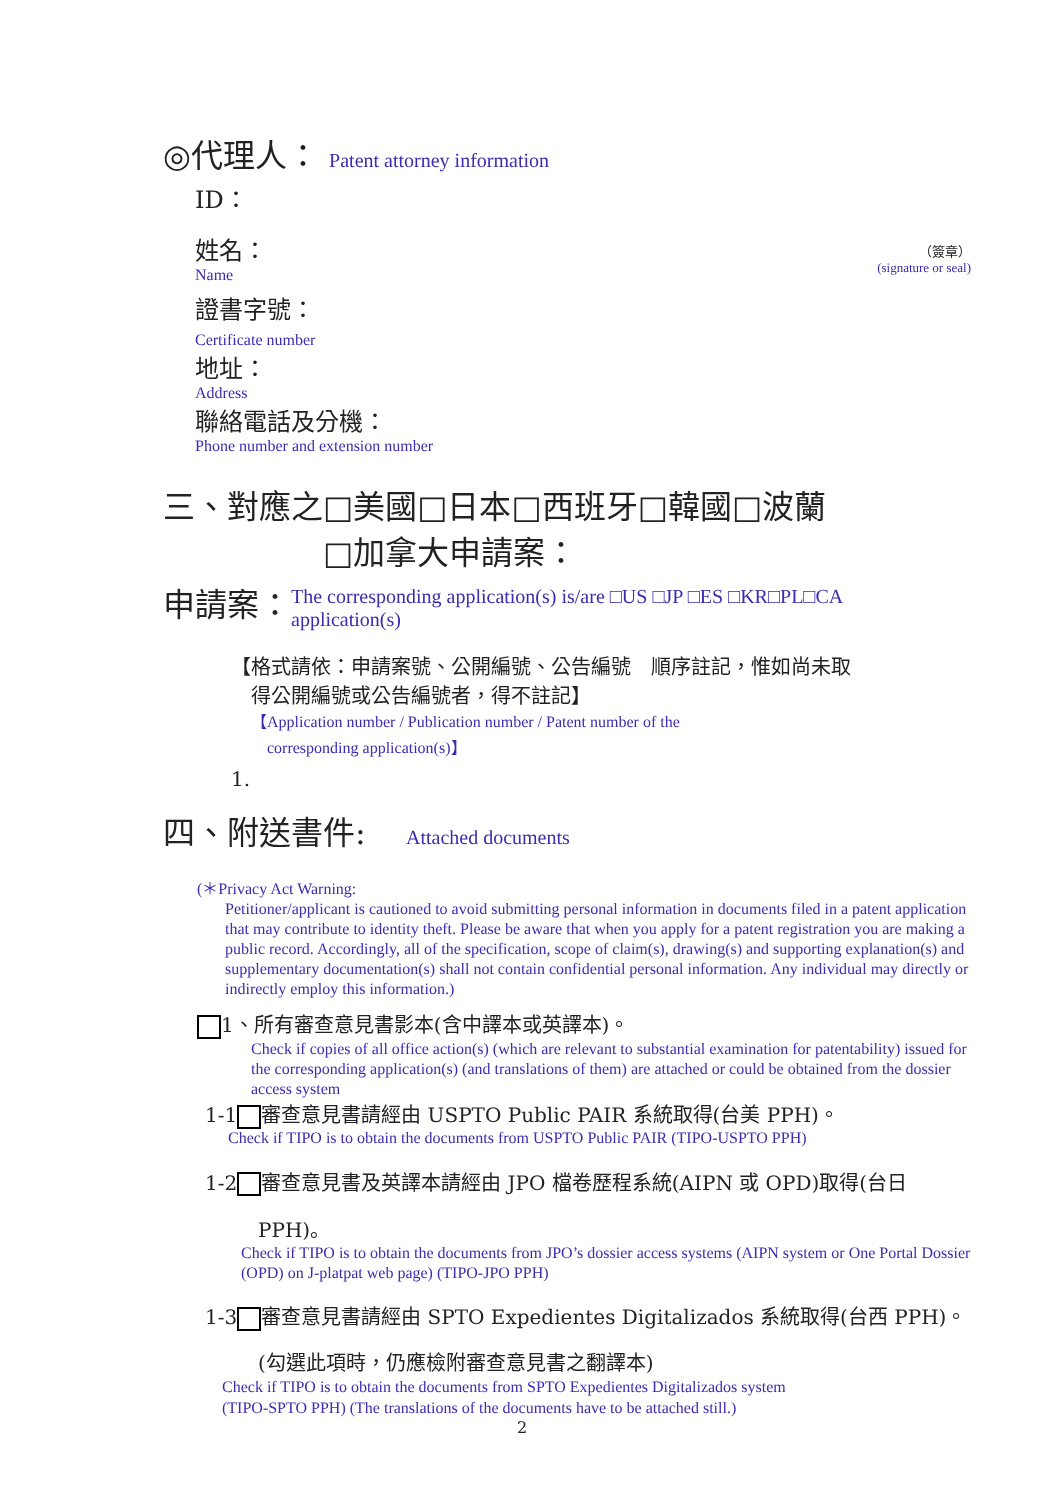◎代理人： Patent attorney information
ID：
姓名：
Name
證書字號：
Certificate number
地址：
Address
聯絡電話及分機：
Phone number and extension number
（簽章）
(signature or seal)
三、對應之□美國□日本□西班牙□韓國□波蘭
□加拿大申請案：
申請案：
The corresponding application(s) is/are □US □JP □ES □KR□PL□CA
application(s)
【格式請依：申請案號、公開編號、公告編號　順序註記，惟如尚未取
　得公開編號或公告編號者，得不註記】
【Application number / Publication number / Patent number of the
　corresponding application(s)】
1.
四、附送書件: Attached documents
(＊Privacy Act Warning:
Petitioner/applicant is cautioned to avoid submitting personal information in documents filed in a patent application that may contribute to identity theft. Please be aware that when you apply for a patent registration you are making a public record. Accordingly, all of the specification, scope of claim(s), drawing(s) and supporting explanation(s) and supplementary documentation(s) shall not contain confidential personal information. Any individual may directly or indirectly employ this information.)
1、所有審查意見書影本(含中譯本或英譯本)。
Check if copies of all office action(s) (which are relevant to substantial examination for patentability) issued for the corresponding application(s) (and translations of them) are attached or could be obtained from the dossier access system
1-1 審查意見書請經由 USPTO Public PAIR 系統取得(台美 PPH)。
Check if TIPO is to obtain the documents from USPTO Public PAIR (TIPO-USPTO PPH)
1-2 審查意見書及英譯本請經由 JPO 檔卷歷程系統(AIPN 或 OPD)取得(台日
PPH)。
Check if TIPO is to obtain the documents from JPO’s dossier access systems (AIPN system or One Portal Dossier (OPD) on J-platpat web page) (TIPO-JPO PPH)
1-3 審查意見書請經由 SPTO Expedientes Digitalizados 系統取得(台西 PPH)。
(勾選此項時，仍應檢附審查意見書之翻譯本)
Check if TIPO is to obtain the documents from SPTO Expedientes Digitalizados system
(TIPO-SPTO PPH) (The translations of the documents have to be attached still.)
2